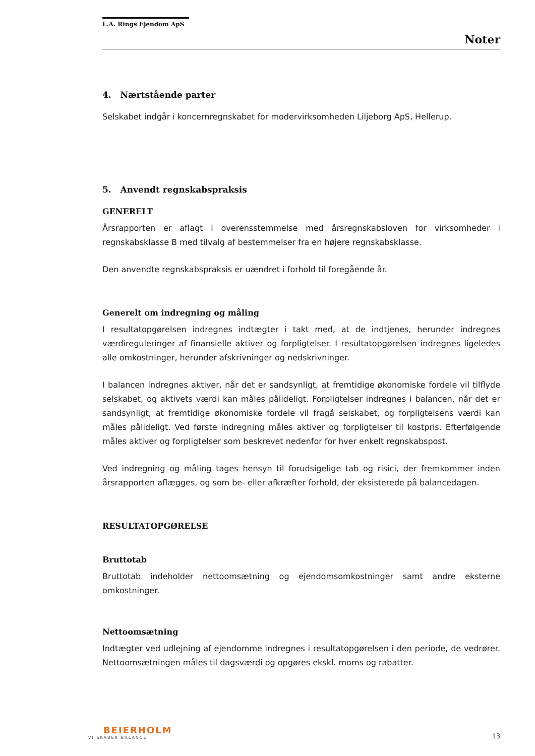L.A. Rings Ejendom ApS
Noter
4. Nærtstående parter
Selskabet indgår i koncernregnskabet for modervirksomheden Liljeborg ApS, Hellerup.
5. Anvendt regnskabspraksis
GENERELT
Årsrapporten er aflagt i overensstemmelse med årsregnskabsloven for virksomheder i regnskabsklasse B med tilvalg af bestemmelser fra en højere regnskabsklasse.
Den anvendte regnskabspraksis er uændret i forhold til foregående år.
Generelt om indregning og måling
I resultatopgørelsen indregnes indtægter i takt med, at de indtjenes, herunder indregnes værdireguleringer af finansielle aktiver og forpligtelser. I resultatopgørelsen indregnes ligeledes alle omkostninger, herunder afskrivninger og nedskrivninger.
I balancen indregnes aktiver, når det er sandsynligt, at fremtidige økonomiske fordele vil tilflyde selskabet, og aktivets værdi kan måles pålideligt. Forpligtelser indregnes i balancen, når det er sandsynligt, at fremtidige økonomiske fordele vil fragå selskabet, og forpligtelsens værdi kan måles pålideligt. Ved første indregning måles aktiver og forpligtelser til kostpris. Efterfølgende måles aktiver og forpligtelser som beskrevet nedenfor for hver enkelt regnskabspost.
Ved indregning og måling tages hensyn til forudsigelige tab og risici, der fremkommer inden årsrapporten aflægges, og som be- eller afkræfter forhold, der eksisterede på balancedagen.
RESULTATOPGØRELSE
Bruttotab
Bruttotab indeholder nettoomsætning og ejendomsomkostninger samt andre eksterne omkostninger.
Nettoomsætning
Indtægter ved udlejning af ejendomme indregnes i resultatopgørelsen i den periode, de vedrører. Nettoomsætningen måles til dagsværdi og opgøres ekskl. moms og rabatter.
BEIERHOLM
VI SKABER BALANCE
13